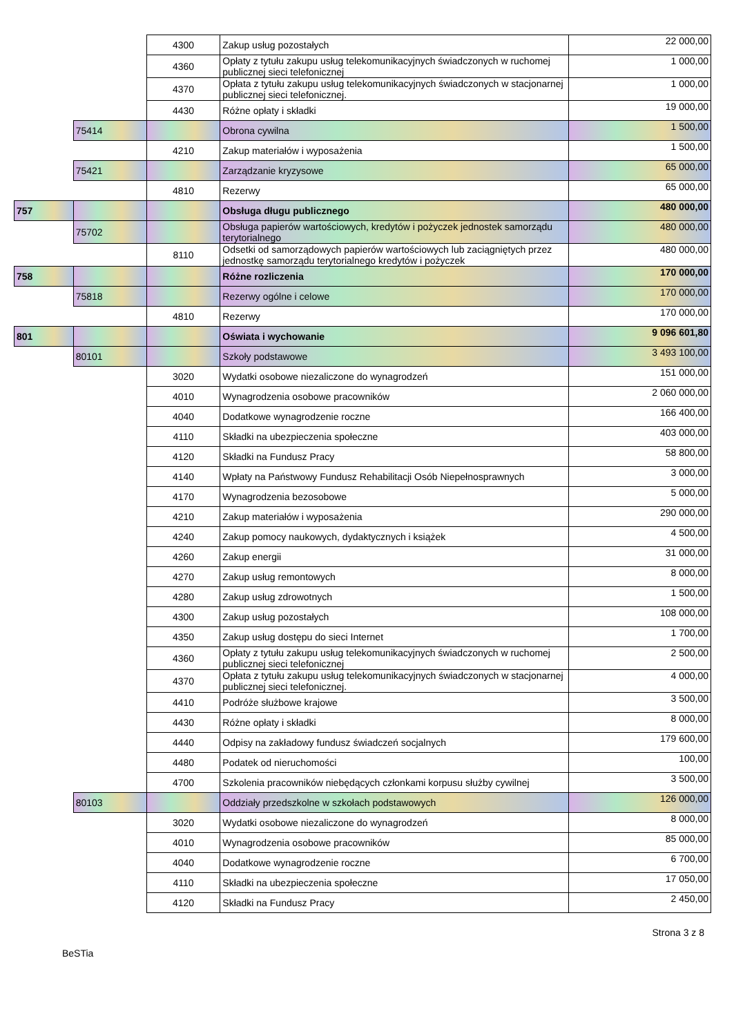| | | 4300 | Zakup usług pozostałych | 22 000,00 |
| | | 4360 | Opłaty z tytułu zakupu usług telekomunikacyjnych świadczonych w ruchomej publicznej sieci telefonicznej | 1 000,00 |
| | | 4370 | Opłata z tytułu zakupu usług telekomunikacyjnych świadczonych w stacjonarnej publicznej sieci telefonicznej. | 1 000,00 |
| | | 4430 | Różne opłaty i składki | 19 000,00 |
| | 75414 | | Obrona cywilna | 1 500,00 |
| | | 4210 | Zakup materiałów i wyposażenia | 1 500,00 |
| | 75421 | | Zarządzanie kryzysowe | 65 000,00 |
| | | 4810 | Rezerwy | 65 000,00 |
| 757 | | | Obsługa długu publicznego | 480 000,00 |
| | 75702 | | Obsługa papierów wartościowych, kredytów i pożyczek jednostek samorządu terytorialnego | 480 000,00 |
| | | 8110 | Odsetki od samorządowych papierów wartościowych lub zaciągniętych przez jednostkę samorządu terytorialnego kredytów i pożyczek | 480 000,00 |
| 758 | | | Różne rozliczenia | 170 000,00 |
| | 75818 | | Rezerwy ogólne i celowe | 170 000,00 |
| | | 4810 | Rezerwy | 170 000,00 |
| 801 | | | Oświata i wychowanie | 9 096 601,80 |
| | 80101 | | Szkoły podstawowe | 3 493 100,00 |
| | | 3020 | Wydatki osobowe niezaliczone do wynagrodzeń | 151 000,00 |
| | | 4010 | Wynagrodzenia osobowe pracowników | 2 060 000,00 |
| | | 4040 | Dodatkowe wynagrodzenie roczne | 166 400,00 |
| | | 4110 | Składki na ubezpieczenia społeczne | 403 000,00 |
| | | 4120 | Składki na Fundusz Pracy | 58 800,00 |
| | | 4140 | Wpłaty na Państwowy Fundusz Rehabilitacji Osób Niepełnosprawnych | 3 000,00 |
| | | 4170 | Wynagrodzenia bezosobowe | 5 000,00 |
| | | 4210 | Zakup materiałów i wyposażenia | 290 000,00 |
| | | 4240 | Zakup pomocy naukowych, dydaktycznych i książek | 4 500,00 |
| | | 4260 | Zakup energii | 31 000,00 |
| | | 4270 | Zakup usług remontowych | 8 000,00 |
| | | 4280 | Zakup usług zdrowotnych | 1 500,00 |
| | | 4300 | Zakup usług pozostałych | 108 000,00 |
| | | 4350 | Zakup usług dostępu do sieci Internet | 1 700,00 |
| | | 4360 | Opłaty z tytułu zakupu usług telekomunikacyjnych świadczonych w ruchomej publicznej sieci telefonicznej | 2 500,00 |
| | | 4370 | Opłata z tytułu zakupu usług telekomunikacyjnych świadczonych w stacjonarnej publicznej sieci telefonicznej. | 4 000,00 |
| | | 4410 | Podróże służbowe krajowe | 3 500,00 |
| | | 4430 | Różne opłaty i składki | 8 000,00 |
| | | 4440 | Odpisy na zakładowy fundusz świadczeń socjalnych | 179 600,00 |
| | | 4480 | Podatek od nieruchomości | 100,00 |
| | | 4700 | Szkolenia pracowników niebędących członkami korpusu służby cywilnej | 3 500,00 |
| | 80103 | | Oddziały przedszkolne w szkołach podstawowych | 126 000,00 |
| | | 3020 | Wydatki osobowe niezaliczone do wynagrodzeń | 8 000,00 |
| | | 4010 | Wynagrodzenia osobowe pracowników | 85 000,00 |
| | | 4040 | Dodatkowe wynagrodzenie roczne | 6 700,00 |
| | | 4110 | Składki na ubezpieczenia społeczne | 17 050,00 |
| | | 4120 | Składki na Fundusz Pracy | 2 450,00 |
BeSTia Strona 3 z 8